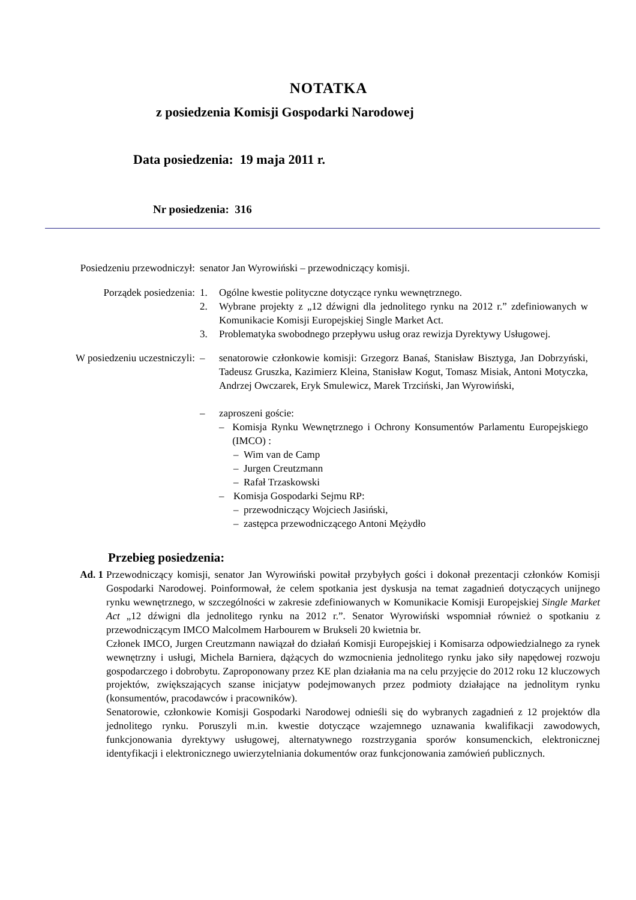NOTATKA
z posiedzenia Komisji Gospodarki Narodowej
Data posiedzenia: 19 maja 2011 r.
Nr posiedzenia: 316
Posiedzeniu przewodniczył:
senator Jan Wyrowiński – przewodniczący komisji.
Porządek posiedzenia: 1. Ogólne kwestie polityczne dotyczące rynku wewnętrznego.
2. Wybrane projekty z „12 dźwigni dla jednolitego rynku na 2012 r.” zdefiniowanych w Komunikacie Komisji Europejskiej Single Market Act.
3. Problematyka swobodnego przepływu usług oraz rewizja Dyrektywy Usługowej.
W posiedzeniu uczestniczyli:
– senatorowie członkowie komisji: Grzegorz Banaś, Stanisław Bisztyga, Jan Dobrzyński, Tadeusz Gruszka, Kazimierz Kleina, Stanisław Kogut, Tomasz Misiak, Antoni Motyczka, Andrzej Owczarek, Eryk Smulewicz, Marek Trzciński, Jan Wyrowiński,
– zaproszeni goście:
– Komisja Rynku Wewnętrznego i Ochrony Konsumentów Parlamentu Europejskiego (IMCO) :
– Wim van de Camp
– Jurgen Creutzmann
– Rafał Trzaskowski
– Komisja Gospodarki Sejmu RP:
– przewodniczący Wojciech Jasiński,
– zastępca przewodniczącego Antoni Mężydło
Przebieg posiedzenia:
Ad. 1 Przewodniczący komisji, senator Jan Wyrowiński powitał przybyłych gości i dokonał prezentacji członków Komisji Gospodarki Narodowej. Poinformował, że celem spotkania jest dyskusja na temat zagadnień dotyczących unijnego rynku wewnętrznego, w szczególności w zakresie zdefiniowanych w Komunikacie Komisji Europejskiej Single Market Act „12 dźwigni dla jednolitego rynku na 2012 r.”. Senator Wyrowiński wspomniał również o spotkaniu z przewodniczącym IMCO Malcolmem Harbourem w Brukseli 20 kwietnia br.
Członek IMCO, Jurgen Creutzmann nawiązał do działań Komisji Europejskiej i Komisarza odpowiedzialnego za rynek wewnętrzny i usługi, Michela Barniera, dążących do wzmocnienia jednolitego rynku jako siły napędowej rozwoju gospodarczego i dobrobytu. Zaproponowany przez KE plan działania ma na celu przyjęcie do 2012 roku 12 kluczowych projektów, zwiększających szanse inicjatyw podejmowanych przez podmioty działające na jednolitym rynku (konsumentów, pracodawców i pracowników).
Senatorowie, członkowie Komisji Gospodarki Narodowej odnieśli się do wybranych zagadnień z 12 projektów dla jednolitego rynku. Poruszyli m.in. kwestie dotyczące wzajemnego uznawania kwalifikacji zawodowych, funkcjonowania dyrektywy usługowej, alternatywnego rozstrzygania sporów konsumenckich, elektronicznej identyfikacji i elektronicznego uwierzytelniania dokumentów oraz funkcjonowania zamówień publicznych.